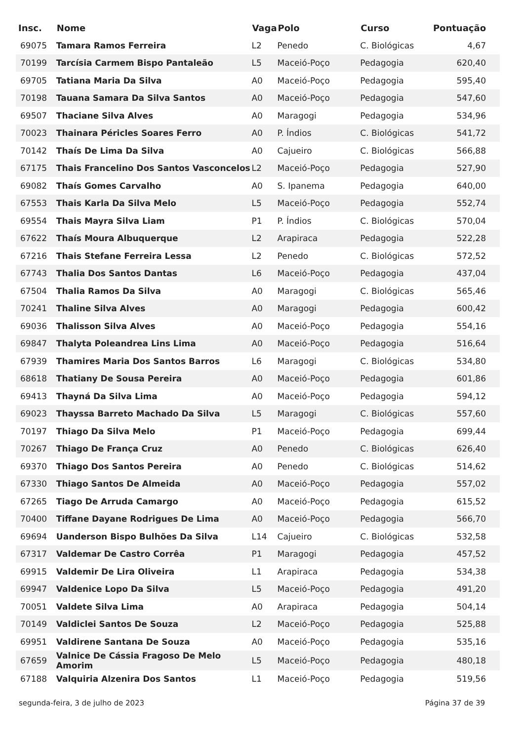| Insc. | Nome | Vaga | Polo | Curso | Pontuação |
| --- | --- | --- | --- | --- | --- |
| 69075 | Tamara Ramos Ferreira | L2 | Penedo | C. Biológicas | 4,67 |
| 70199 | Tarcísia Carmem Bispo Pantaleão | L5 | Maceió-Poço | Pedagogia | 620,40 |
| 69705 | Tatiana Maria Da Silva | A0 | Maceió-Poço | Pedagogia | 595,40 |
| 70198 | Tauana Samara Da Silva Santos | A0 | Maceió-Poço | Pedagogia | 547,60 |
| 69507 | Thaciane Silva Alves | A0 | Maragogi | Pedagogia | 534,96 |
| 70023 | Thainara Péricles Soares Ferro | A0 | P. Índios | C. Biológicas | 541,72 |
| 70142 | Thaís De Lima Da Silva | A0 | Cajueiro | C. Biológicas | 566,88 |
| 67175 | Thais Francelino Dos Santos Vasconcelos | L2 | Maceió-Poço | Pedagogia | 527,90 |
| 69082 | Thaís Gomes Carvalho | A0 | S. Ipanema | Pedagogia | 640,00 |
| 67553 | Thais Karla Da Silva Melo | L5 | Maceió-Poço | Pedagogia | 552,74 |
| 69554 | Thais Mayra Silva Liam | P1 | P. Índios | C. Biológicas | 570,04 |
| 67622 | Thaís Moura Albuquerque | L2 | Arapiraca | Pedagogia | 522,28 |
| 67216 | Thais Stefane Ferreira Lessa | L2 | Penedo | C. Biológicas | 572,52 |
| 67743 | Thalia Dos Santos Dantas | L6 | Maceió-Poço | Pedagogia | 437,04 |
| 67504 | Thalia Ramos Da Silva | A0 | Maragogi | C. Biológicas | 565,46 |
| 70241 | Thaline Silva Alves | A0 | Maragogi | Pedagogia | 600,42 |
| 69036 | Thalisson Silva Alves | A0 | Maceió-Poço | Pedagogia | 554,16 |
| 69847 | Thalyta Poleandrea Lins Lima | A0 | Maceió-Poço | Pedagogia | 516,64 |
| 67939 | Thamires Maria Dos Santos Barros | L6 | Maragogi | C. Biológicas | 534,80 |
| 68618 | Thatiany De Sousa Pereira | A0 | Maceió-Poço | Pedagogia | 601,86 |
| 69413 | Thayná Da Silva Lima | A0 | Maceió-Poço | Pedagogia | 594,12 |
| 69023 | Thayssa Barreto Machado Da Silva | L5 | Maragogi | C. Biológicas | 557,60 |
| 70197 | Thiago Da Silva Melo | P1 | Maceió-Poço | Pedagogia | 699,44 |
| 70267 | Thiago De França Cruz | A0 | Penedo | C. Biológicas | 626,40 |
| 69370 | Thiago Dos Santos Pereira | A0 | Penedo | C. Biológicas | 514,62 |
| 67330 | Thiago Santos De Almeida | A0 | Maceió-Poço | Pedagogia | 557,02 |
| 67265 | Tiago De Arruda Camargo | A0 | Maceió-Poço | Pedagogia | 615,52 |
| 70400 | Tiffane Dayane Rodrigues De Lima | A0 | Maceió-Poço | Pedagogia | 566,70 |
| 69694 | Uanderson Bispo Bulhões Da Silva | L14 | Cajueiro | C. Biológicas | 532,58 |
| 67317 | Valdemar De Castro Corrêa | P1 | Maragogi | Pedagogia | 457,52 |
| 69915 | Valdemir De Lira Oliveira | L1 | Arapiraca | Pedagogia | 534,38 |
| 69947 | Valdenice Lopo Da Silva | L5 | Maceió-Poço | Pedagogia | 491,20 |
| 70051 | Valdete Silva Lima | A0 | Arapiraca | Pedagogia | 504,14 |
| 70149 | Valdiclei Santos De Souza | L2 | Maceió-Poço | Pedagogia | 525,88 |
| 69951 | Valdirene Santana De Souza | A0 | Maceió-Poço | Pedagogia | 535,16 |
| 67659 | Valnice De Cássia Fragoso De Melo Amorim | L5 | Maceió-Poço | Pedagogia | 480,18 |
| 67188 | Valquiria Alzenira Dos Santos | L1 | Maceió-Poço | Pedagogia | 519,56 |
segunda-feira, 3 de julho de 2023 Página 37 de 39